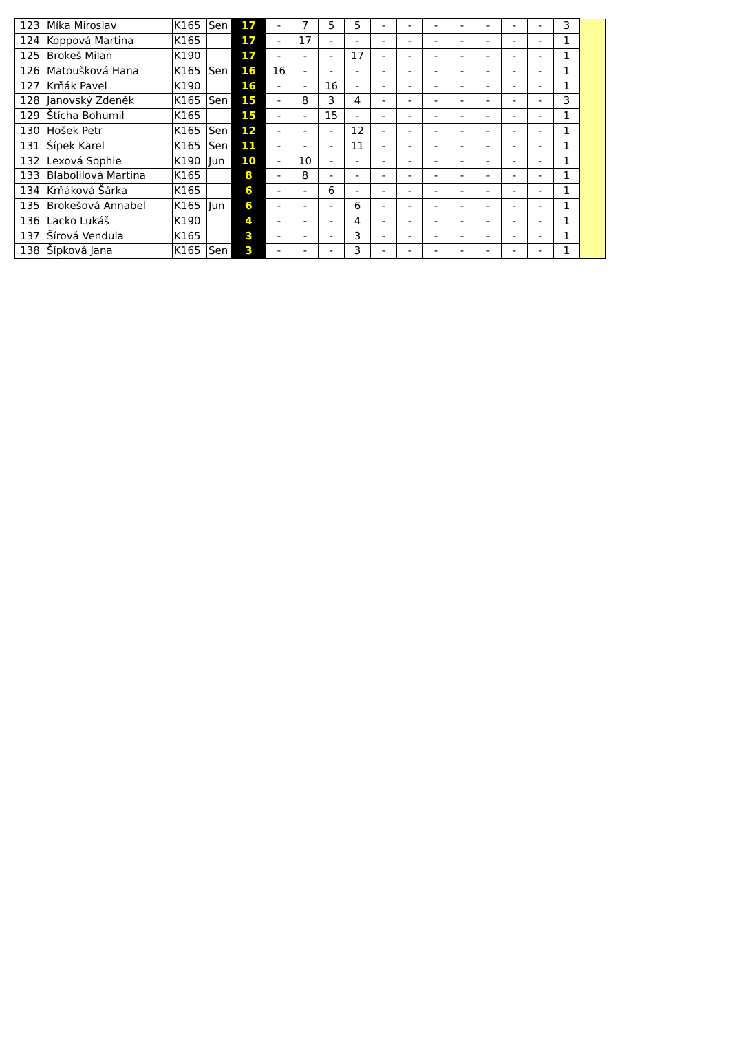| 123 | Míka Miroslav | K165 | Sen | 17 | - | 7 | 5 | 5 | - | - | - | - | - | - | - | 3 | |
| 124 | Koppová Martina | K165 | | 17 | - | 17 | - | - | - | - | - | - | - | - | - | 1 | |
| 125 | Brokeš Milan | K190 | | 17 | - | - | - | 17 | - | - | - | - | - | - | - | 1 | |
| 126 | Matoušková Hana | K165 | Sen | 16 | 16 | - | - | - | - | - | - | - | - | - | - | 1 | |
| 127 | Krňák Pavel | K190 | | 16 | - | - | 16 | - | - | - | - | - | - | - | - | 1 | |
| 128 | Janovský Zdeněk | K165 | Sen | 15 | - | 8 | 3 | 4 | - | - | - | - | - | - | - | 3 | |
| 129 | Štícha Bohumil | K165 | | 15 | - | - | 15 | - | - | - | - | - | - | - | - | 1 | |
| 130 | Hošek Petr | K165 | Sen | 12 | - | - | - | 12 | - | - | - | - | - | - | - | 1 | |
| 131 | Šípek Karel | K165 | Sen | 11 | - | - | - | 11 | - | - | - | - | - | - | - | 1 | |
| 132 | Lexová Sophie | K190 | Jun | 10 | - | 10 | - | - | - | - | - | - | - | - | - | 1 | |
| 133 | Blabolilová Martina | K165 | | 8 | - | 8 | - | - | - | - | - | - | - | - | - | 1 | |
| 134 | Krňáková Šárka | K165 | | 6 | - | - | 6 | - | - | - | - | - | - | - | - | 1 | |
| 135 | Brokešová Annabel | K165 | Jun | 6 | - | - | - | 6 | - | - | - | - | - | - | - | 1 | |
| 136 | Lacko Lukáš | K190 | | 4 | - | - | - | 4 | - | - | - | - | - | - | - | 1 | |
| 137 | Šírová Vendula | K165 | | 3 | - | - | - | 3 | - | - | - | - | - | - | - | 1 | |
| 138 | Šípková Jana | K165 | Sen | 3 | - | - | - | 3 | - | - | - | - | - | - | - | 1 | |